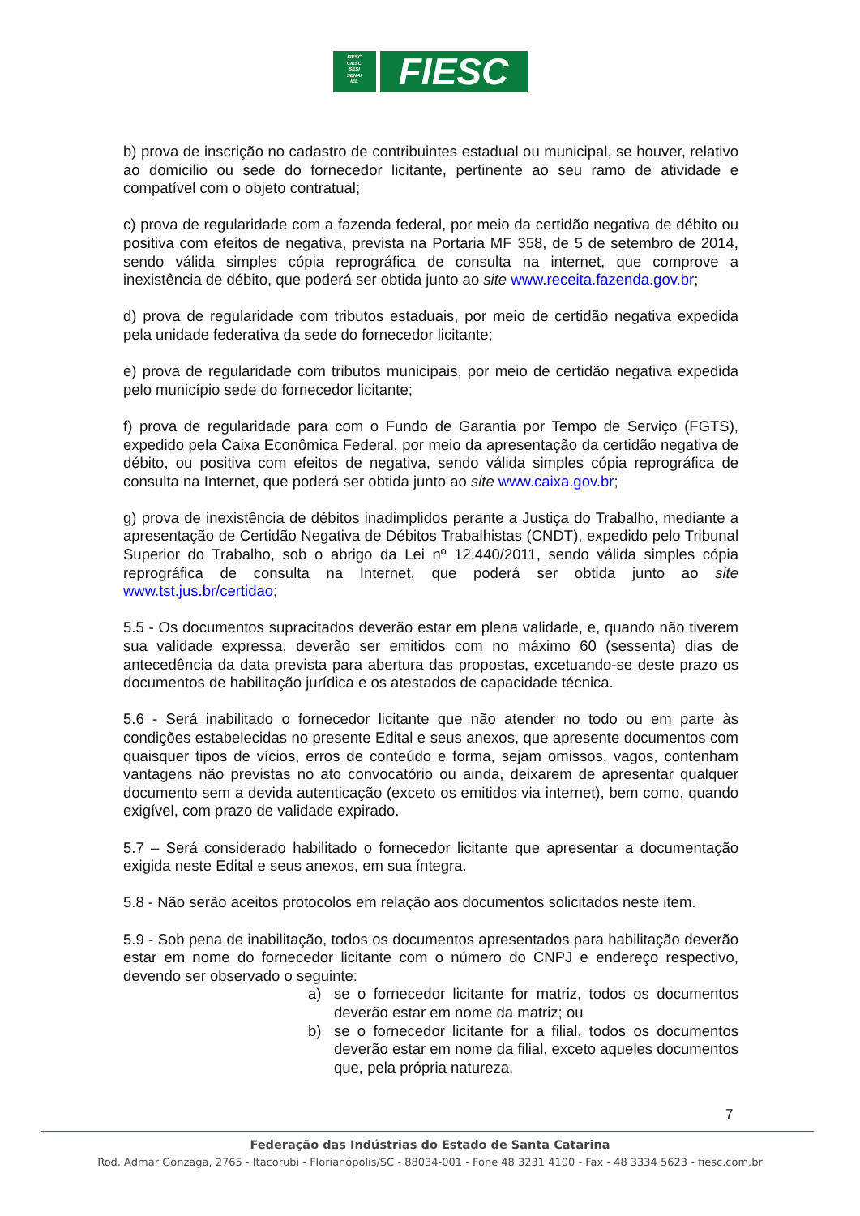FIESC
CIESC
SESI
SENAI
IEL
FIESC
b) prova de inscrição no cadastro de contribuintes estadual ou municipal, se houver, relativo ao domicilio ou sede do fornecedor licitante, pertinente ao seu ramo de atividade e compatível com o objeto contratual;
c) prova de regularidade com a fazenda federal, por meio da certidão negativa de débito ou positiva com efeitos de negativa, prevista na Portaria MF 358, de 5 de setembro de 2014, sendo válida simples cópia reprográfica de consulta na internet, que comprove a inexistência de débito, que poderá ser obtida junto ao site www.receita.fazenda.gov.br;
d) prova de regularidade com tributos estaduais, por meio de certidão negativa expedida pela unidade federativa da sede do fornecedor licitante;
e) prova de regularidade com tributos municipais, por meio de certidão negativa expedida pelo município sede do fornecedor licitante;
f) prova de regularidade para com o Fundo de Garantia por Tempo de Serviço (FGTS), expedido pela Caixa Econômica Federal, por meio da apresentação da certidão negativa de débito, ou positiva com efeitos de negativa, sendo válida simples cópia reprográfica de consulta na Internet, que poderá ser obtida junto ao site www.caixa.gov.br;
g) prova de inexistência de débitos inadimplidos perante a Justiça do Trabalho, mediante a apresentação de Certidão Negativa de Débitos Trabalhistas (CNDT), expedido pelo Tribunal Superior do Trabalho, sob o abrigo da Lei nº 12.440/2011, sendo válida simples cópia reprográfica de consulta na Internet, que poderá ser obtida junto ao site www.tst.jus.br/certidao;
5.5 - Os documentos supracitados deverão estar em plena validade, e, quando não tiverem sua validade expressa, deverão ser emitidos com no máximo 60 (sessenta) dias de antecedência da data prevista para abertura das propostas, excetuando-se deste prazo os documentos de habilitação jurídica e os atestados de capacidade técnica.
5.6 - Será inabilitado o fornecedor licitante que não atender no todo ou em parte às condições estabelecidas no presente Edital e seus anexos, que apresente documentos com quaisquer tipos de vícios, erros de conteúdo e forma, sejam omissos, vagos, contenham vantagens não previstas no ato convocatório ou ainda, deixarem de apresentar qualquer documento sem a devida autenticação (exceto os emitidos via internet), bem como, quando exigível, com prazo de validade expirado.
5.7 – Será considerado habilitado o fornecedor licitante que apresentar a documentação exigida neste Edital e seus anexos, em sua íntegra.
5.8 - Não serão aceitos protocolos em relação aos documentos solicitados neste item.
5.9 - Sob pena de inabilitação, todos os documentos apresentados para habilitação deverão estar em nome do fornecedor licitante com o número do CNPJ e endereço respectivo, devendo ser observado o seguinte:
a) se o fornecedor licitante for matriz, todos os documentos deverão estar em nome da matriz; ou
b) se o fornecedor licitante for a filial, todos os documentos deverão estar em nome da filial, exceto aqueles documentos que, pela própria natureza,
7
Federação das Indústrias do Estado de Santa Catarina
Rod. Admar Gonzaga, 2765 - Itacorubi - Florianópolis/SC - 88034-001 - Fone 48 3231 4100 - Fax - 48 3334 5623 - fiesc.com.br